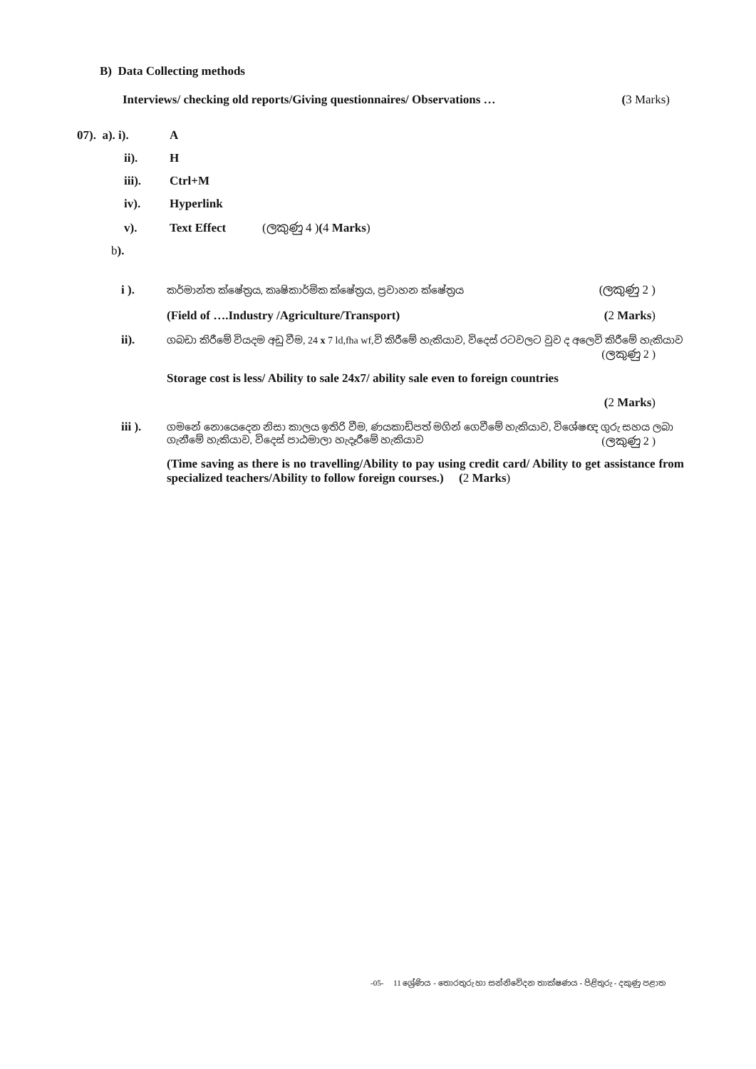B) Data Collecting methods
Interviews/ checking old reports/Giving questionnaires/ Observations … (3 Marks)
07). a). i). A
ii). H
iii). Ctrl+M
iv). Hyperlink
v). Text Effect (ලකුණු 4 )(4 Marks)
b).
i ). කර්මාන්ත ක්ෂේත්‍රය, කෘෂිකාර්මික ක්ෂේත්‍රය, ප්‍රවාහන ක්ෂේත්‍රය (ලකුණු 2 )
(Field of ….Industry /Agriculture/Transport) (2 Marks)
ii). ගබඩා කිරීමේ වියදම අඩු වීම, 24 x 7 ld,fha wf,වි කිරීමේ හැකියාව, විදෙස් රටවලට වුව ද අලෙවි කිරීමේ හැකියාව (ලකුණු 2 )
Storage cost is less/ Ability to sale 24x7/ ability sale even to foreign countries
(2 Marks)
iii ). ගමනේ නොයෙදෙන නිසා කාලය ඉතිරි වීම, ණයකාඩ්පත් මගින් ගෙවීමේ හැකියාව, විශේෂඥ ගුරු සහය ලබා ගැනීමේ හැකියාව, විදෙස් පාඨමාලා හැදෑරීමේ හැකියාව (ලකුණු 2 )
(Time saving as there is no travelling/Ability to pay using credit card/ Ability to get assistance from specialized teachers/Ability to follow foreign courses.) (2 Marks)
-05- 11 ශ්‍රේණිය - තොරතුරු හා සන්නිවේදන තාක්ෂණය - පිළිතුරු - දකුණු පළාත